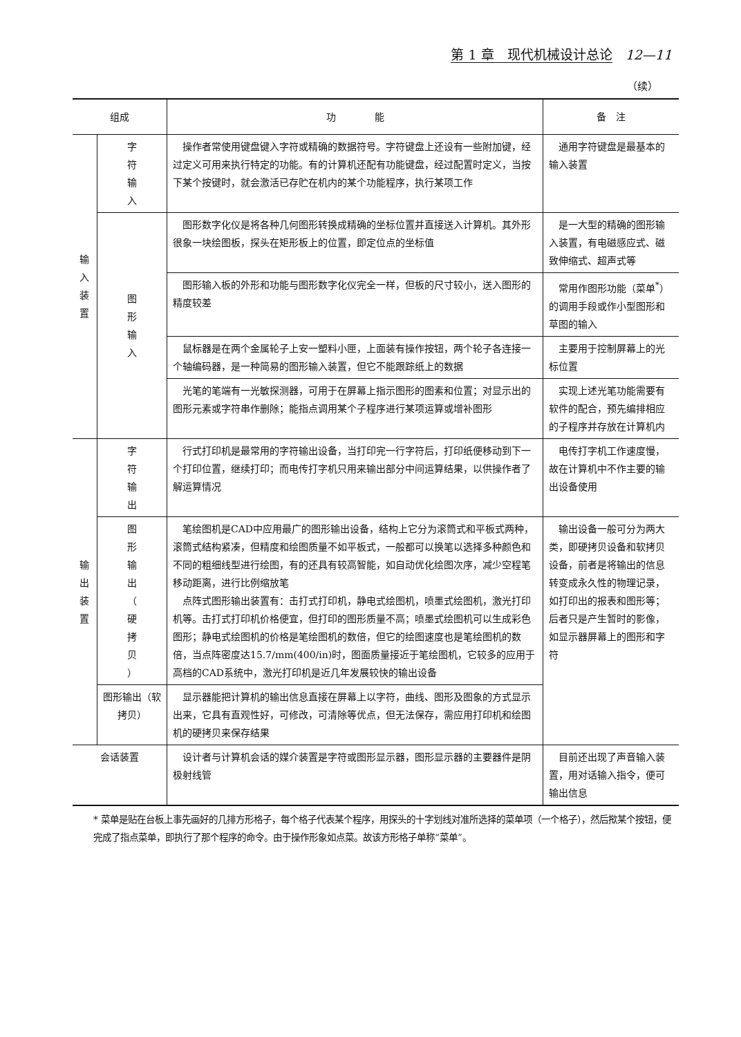第 1 章　现代机械设计总论　12—11
（续）
| 组成 | | 功 能 | 备 注 |
| --- | --- | --- | --- |
| 输 入 装 置 | 字 符 输 入 | 操作者常使用键盘键入字符或精确的数据符号。字符键盘上还设有一些附加键，经过定义可用来执行特定的功能。有的计算机还配有功能键盘，经过配置时定义，当按下某个按键时，就会激活已存贮在机内的某个功能程序，执行某项工作 | 通用字符键盘是最基本的输入装置 |
| | 图 形 输 入 | 图形数字化仪是将各种几何图形转换成精确的坐标位置并直接送入计算机。其外形很象一块绘图板，探头在矩形板上的位置，即定位点的坐标值 | 是一大型的精确的图形输入装置，有电磁感应式、磁致伸缩式、超声式等 |
| | | 图形输入板的外形和功能与图形数字化仪完全一样，但板的尺寸较小，送入图形的精度较差 | 常用作图形功能（菜单<sup>*</sup>）的调用手段或作小型图形和草图的输入 |
| | | 鼠标器是在两个金属轮子上安一塑料小匣，上面装有操作按钮，两个轮子各连接一个轴编码器，是一种简易的图形输入装置，但它不能跟踪纸上的数据 | 主要用于控制屏幕上的光标位置 |
| | | 光笔的笔端有一光敏探测器，可用于在屏幕上指示图形的图素和位置；对显示出的图形元素或字符串作删除；能指点调用某个子程序进行某项运算或增补图形 | 实现上述光笔功能需要有软件的配合，预先编排相应的子程序并存放在计算机内 |
| 输 出 装 置 | 字 符 输 出 | 行式打印机是最常用的字符输出设备，当打印完一行字符后，打印纸便移动到下一个打印位置，继续打印；而电传打字机只用来输出部分中间运算结果，以供操作者了解运算情况 | 电传打字机工作速度慢，故在计算机中不作主要的输出设备使用 |
| | 图 形 输 出 （ 硬 拷 贝 ） | 笔绘图机是CAD中应用最广的图形输出设备，结构上它分为滚筒式和平板式两种，滚筒式结构紧凑，但精度和绘图质量不如平板式，一般都可以换笔以选择多种颜色和不同的粗细线型进行绘图，有的还具有较高智能，如自动优化绘图次序，减少空程笔移动距离，进行比例缩放笔 点阵式图形输出装置有：击打式打印机，静电式绘图机，喷墨式绘图机，激光打印机等。击打式打印机价格便宜，但打印的图形质量不高；喷墨式绘图机可以生成彩色图形；静电式绘图机的价格是笔绘图机的数倍，但它的绘图速度也是笔绘图机的数倍，当点阵密度达15.7/mm(400/in)时，图面质量接近于笔绘图机，它较多的应用于高档的CAD系统中，激光打印机是近几年发展较快的输出设备 | 输出设备一般可分为两大类，即硬拷贝设备和软拷贝设备，前者是将输出的信息转变成永久性的物理记录，如打印出的报表和图形等；后者只是产生暂时的影像，如显示器屏幕上的图形和字符 |
| | 图形输出（软拷贝） | 显示器能把计算机的输出信息直接在屏幕上以字符，曲线、图形及图象的方式显示出来，它具有直观性好，可修改，可清除等优点，但无法保存，需应用打印机和绘图机的硬拷贝来保存结果 | |
| 会话装置 | | 设计者与计算机会话的媒介装置是字符或图形显示器，图形显示器的主要器件是阴极射线管 | 目前还出现了声音输入装置，用对话输入指令，便可输出信息 |
* 菜单是贴在台板上事先画好的几排方形格子，每个格子代表某个程序，用探头的十字划线对准所选择的菜单项（一个格子），然后揿某个按钮，便完成了指点菜单，即执行了那个程序的命令。由于操作形象如点菜。故该方形格子单称“菜单”。